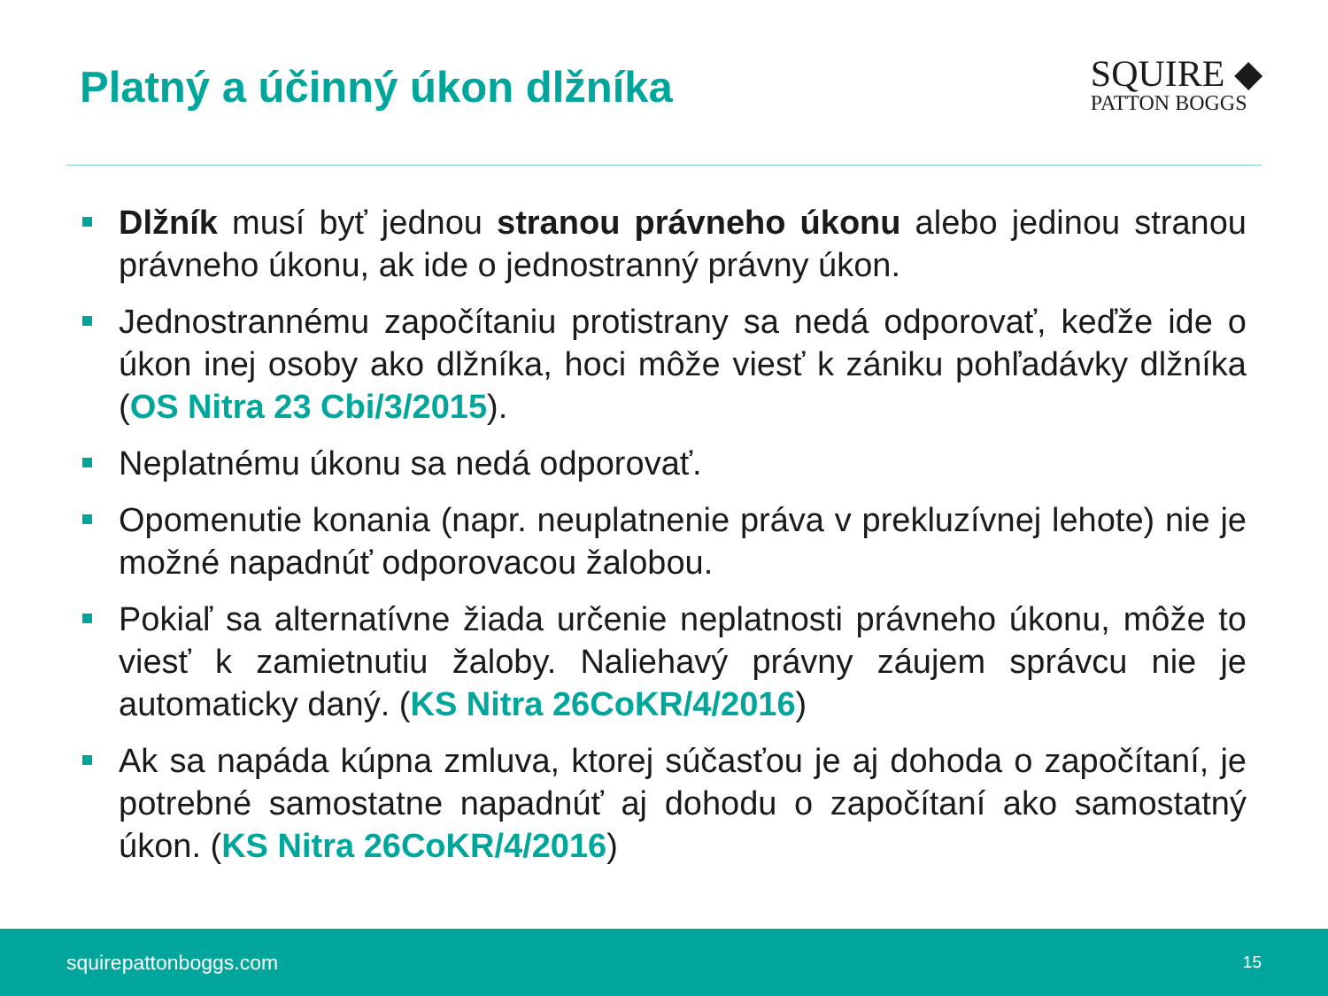Platný a účinný úkon dlžníka
SQUIRE ◆
PATTON BOGGS
Dlžník musí byť jednou stranou právneho úkonu alebo jedinou stranou právneho úkonu, ak ide o jednostranný právny úkon.
Jednostrannému započítaniu protistrany sa nedá odporovať, keďže ide o úkon inej osoby ako dlžníka, hoci môže viesť k zániku pohľadávky dlžníka (OS Nitra 23 Cbi/3/2015).
Neplatnému úkonu sa nedá odporovať.
Opomenutie konania (napr. neuplatnenie práva v prekluzívnej lehote) nie je možné napadnúť odporovacou žalobou.
Pokiaľ sa alternatívne žiada určenie neplatnosti právneho úkonu, môže to viesť k zamietnutiu žaloby. Naliehavý právny záujem správcu nie je automaticky daný. (KS Nitra 26CoKR/4/2016)
Ak sa napáda kúpna zmluva, ktorej súčasťou je aj dohoda o započítaní, je potrebné samostatne napadnúť aj dohodu o započítaní ako samostatný úkon. (KS Nitra 26CoKR/4/2016)
squirepattonboggs.com 15